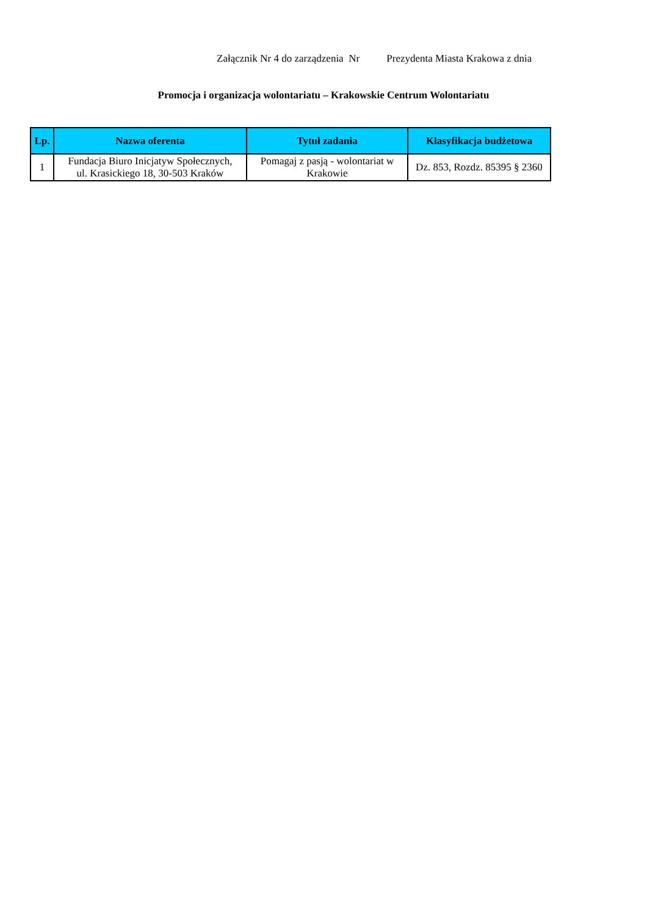Załącznik Nr 4 do zarządzenia Nr Prezydenta Miasta Krakowa z dnia
Promocja i organizacja wolontariatu – Krakowskie Centrum Wolontariatu
| Lp. | Nazwa oferenta | Tytuł zadania | Klasyfikacja budżetowa |
| --- | --- | --- | --- |
| 1 | Fundacja Biuro Inicjatyw Społecznych, ul. Krasickiego 18, 30-503 Kraków | Pomagaj z pasją - wolontariat w Krakowie | Dz. 853, Rozdz. 85395 § 2360 |